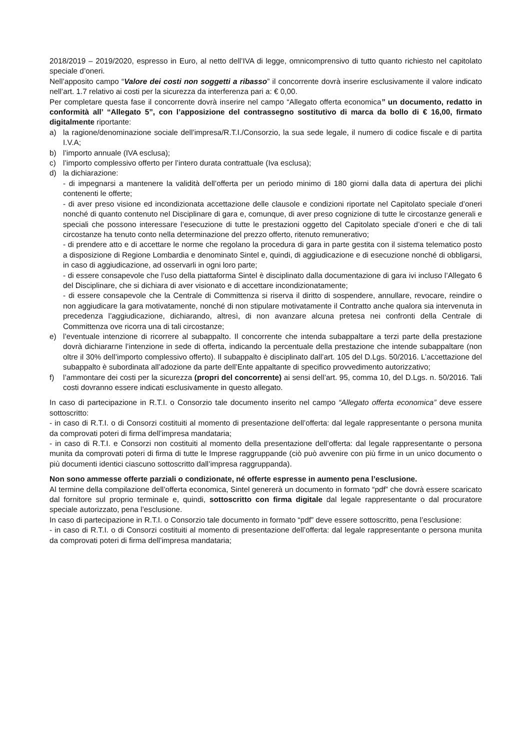2018/2019 – 2019/2020, espresso in Euro, al netto dell’IVA di legge, omnicomprensivo di tutto quanto richiesto nel capitolato speciale d’oneri.
Nell’apposito campo “Valore dei costi non soggetti a ribasso” il concorrente dovrà inserire esclusivamente il valore indicato nell’art. 1.7 relativo ai costi per la sicurezza da interferenza pari a: € 0,00.
Per completare questa fase il concorrente dovrà inserire nel campo “Allegato offerta economica” un documento, redatto in conformità all’ “Allegato 5”, con l’apposizione del contrassegno sostitutivo di marca da bollo di € 16,00, firmato digitalmente riportante:
a) la ragione/denominazione sociale dell’impresa/R.T.I./Consorzio, la sua sede legale, il numero di codice fiscale e di partita I.V.A;
b) l’importo annuale (IVA esclusa);
c) l’importo complessivo offerto per l’intero durata contrattuale (Iva esclusa);
d) la dichiarazione:
- di impegnarsi a mantenere la validità dell’offerta per un periodo minimo di 180 giorni dalla data di apertura dei plichi contenenti le offerte;
- di aver preso visione ed incondizionata accettazione delle clausole e condizioni riportate nel Capitolato speciale d’oneri nonché di quanto contenuto nel Disciplinare di gara e, comunque, di aver preso cognizione di tutte le circostanze generali e speciali che possono interessare l’esecuzione di tutte le prestazioni oggetto del Capitolato speciale d’oneri e che di tali circostanze ha tenuto conto nella determinazione del prezzo offerto, ritenuto remunerativo;
- di prendere atto e di accettare le norme che regolano la procedura di gara in parte gestita con il sistema telematico posto a disposizione di Regione Lombardia e denominato Sintel e, quindi, di aggiudicazione e di esecuzione nonché di obbligarsi, in caso di aggiudicazione, ad osservarli in ogni loro parte;
- di essere consapevole che l’uso della piattaforma Sintel è disciplinato dalla documentazione di gara ivi incluso l’Allegato 6 del Disciplinare, che si dichiara di aver visionato e di accettare incondizionatamente;
- di essere consapevole che la Centrale di Committenza si riserva il diritto di sospendere, annullare, revocare, reindire o non aggiudicare la gara motivatamente, nonché di non stipulare motivatamente il Contratto anche qualora sia intervenuta in precedenza l’aggiudicazione, dichiarando, altresì, di non avanzare alcuna pretesa nei confronti della Centrale di Committenza ove ricorra una di tali circostanze;
e) l’eventuale intenzione di ricorrere al subappalto. Il concorrente che intenda subappaltare a terzi parte della prestazione dovrà dichiararne l’intenzione in sede di offerta, indicando la percentuale della prestazione che intende subappaltare (non oltre il 30% dell’importo complessivo offerto). Il subappalto è disciplinato dall’art. 105 del D.Lgs. 50/2016. L’accettazione del subappalto è subordinata all’adozione da parte dell’Ente appaltante di specifico provvedimento autorizzativo;
f) l’ammontare dei costi per la sicurezza (propri del concorrente) ai sensi dell’art. 95, comma 10, del D.Lgs. n. 50/2016. Tali costi dovranno essere indicati esclusivamente in questo allegato.
In caso di partecipazione in R.T.I. o Consorzio tale documento inserito nel campo “Allegato offerta economica” deve essere sottoscritto:
- in caso di R.T.I. o di Consorzi costituiti al momento di presentazione dell’offerta: dal legale rappresentante o persona munita da comprovati poteri di firma dell’impresa mandataria;
- in caso di R.T.I. e Consorzi non costituiti al momento della presentazione dell’offerta: dal legale rappresentante o persona munita da comprovati poteri di firma di tutte le Imprese raggruppande (ciò può avvenire con più firme in un unico documento o più documenti identici ciascuno sottoscritto dall’impresa raggruppanda).
Non sono ammesse offerte parziali o condizionate, né offerte espresse in aumento pena l’esclusione.
Al termine della compilazione dell’offerta economica, Sintel genererà un documento in formato “pdf” che dovrà essere scaricato dal fornitore sul proprio terminale e, quindi, sottoscritto con firma digitale dal legale rappresentante o dal procuratore speciale autorizzato, pena l’esclusione.
In caso di partecipazione in R.T.I. o Consorzio tale documento in formato “pdf” deve essere sottoscritto, pena l’esclusione:
- in caso di R.T.I. o di Consorzi costituiti al momento di presentazione dell’offerta: dal legale rappresentante o persona munita da comprovati poteri di firma dell’impresa mandataria;